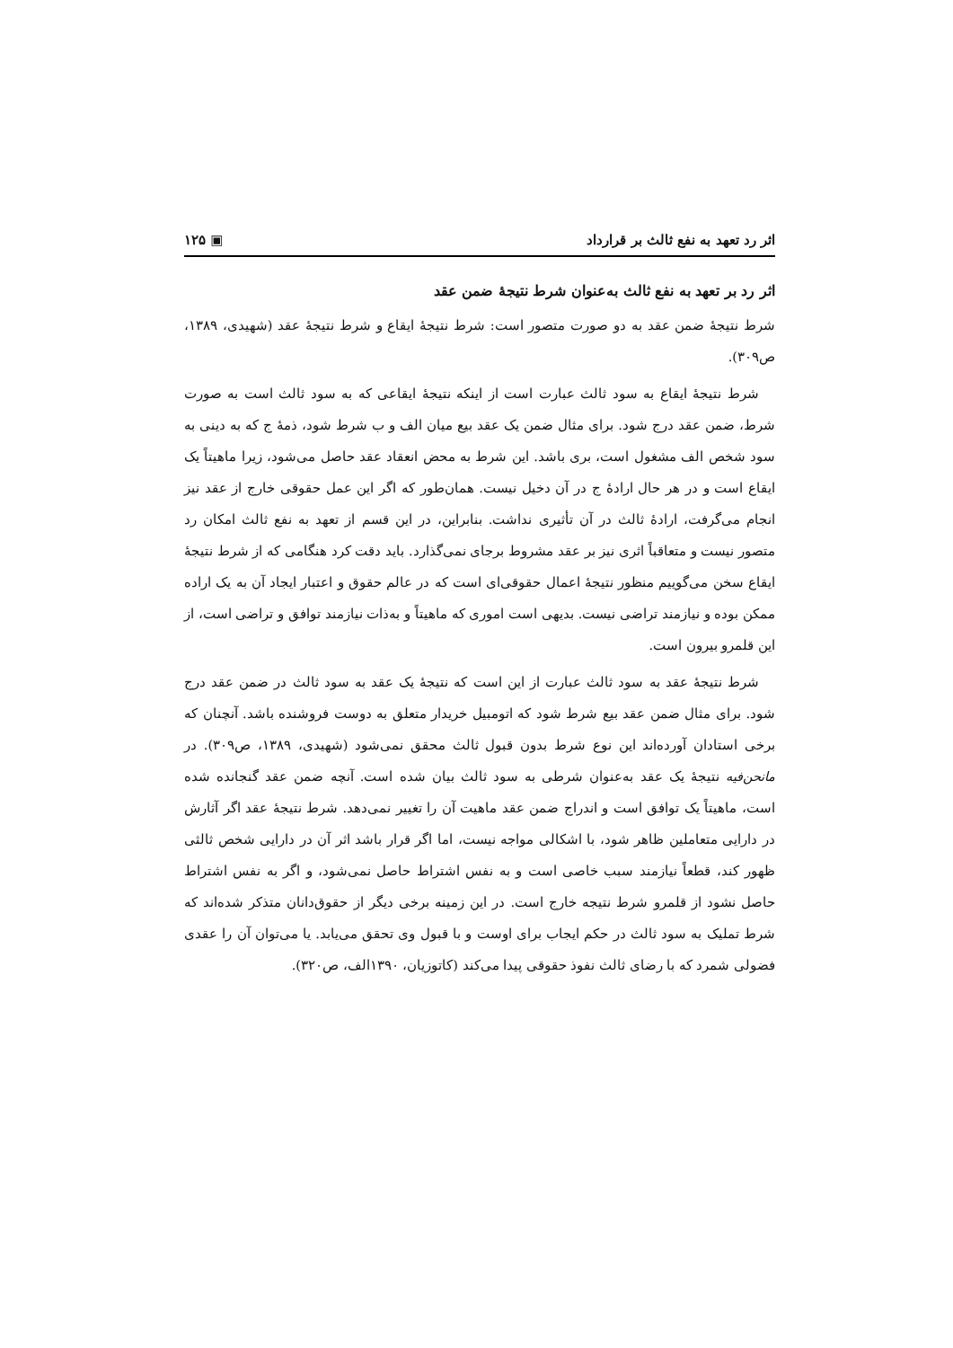اثر رد تعهد به نفع ثالث بر قرارداد ▣ ۱۲۵
اثر رد بر تعهد به نفع ثالث به‌عنوان شرط نتیجهٔ ضمن عقد
شرط نتیجهٔ ضمن عقد به دو صورت متصور است: شرط نتیجهٔ ایقاع و شرط نتیجهٔ عقد (شهیدی، ۱۳۸۹، ص۳۰۹).
شرط نتیجهٔ ایقاع به سود ثالث عبارت است از اینکه نتیجهٔ ایقاعی که به سود ثالث است به صورت شرط، ضمن عقد درج شود. برای مثال ضمن یک عقد بیع میان الف و ب شرط شود، ذمهٔ ج که به دینی به سود شخص الف مشغول است، بری باشد. این شرط به محض انعقاد عقد حاصل می‌شود، زیرا ماهیتاً یک ایقاع است و در هر حال ارادهٔ ج در آن دخیل نیست. همان‌طور که اگر این عمل حقوقی خارج از عقد نیز انجام می‌گرفت، ارادهٔ ثالث در آن تأثیری نداشت. بنابراین، در این قسم از تعهد به نفع ثالث امکان رد متصور نیست و متعاقباً اثری نیز بر عقد مشروط برجای نمی‌گذارد. باید دقت کرد هنگامی که از شرط نتیجهٔ ایقاع سخن می‌گوییم منظور نتیجهٔ اعمال حقوقی‌ای است که در عالم حقوق و اعتبار ایجاد آن به یک اراده ممکن بوده و نیازمند تراضی نیست. بدیهی است اموری که ماهیتاً و به‌ذات نیازمند توافق و تراضی است، از این قلمرو بیرون است.
شرط نتیجهٔ عقد به سود ثالث عبارت از این است که نتیجهٔ یک عقد به سود ثالث در ضمن عقد درج شود. برای مثال ضمن عقد بیع شرط شود که اتومبیل خریدار متعلق به دوست فروشنده باشد. آنچنان که برخی استادان آورده‌اند این نوع شرط بدون قبول ثالث محقق نمی‌شود (شهیدی، ۱۳۸۹، ص۳۰۹). در مانحن‌فیه نتیجهٔ یک عقد به‌عنوان شرطی به سود ثالث بیان شده است. آنچه ضمن عقد گنجانده شده است، ماهیتاً یک توافق است و اندراج ضمن عقد ماهیت آن را تغییر نمی‌دهد. شرط نتیجهٔ عقد اگر آثارش در دارایی متعاملین ظاهر شود، با اشکالی مواجه نیست، اما اگر قرار باشد اثر آن در دارایی شخص ثالثی ظهور کند، قطعاً نیازمند سبب خاصی است و به نفس اشتراط حاصل نمی‌شود، و اگر به نفس اشتراط حاصل نشود از قلمرو شرط نتیجه خارج است. در این زمینه برخی دیگر از حقوق‌دانان متذکر شده‌اند که شرط تملیک به سود ثالث در حکم ایجاب برای اوست و با قبول وی تحقق می‌یابد. یا می‌توان آن را عقدی فضولی شمرد که با رضای ثالث نفوذ حقوقی پیدا می‌کند (کاتوزیان، ۱۳۹۰الف، ص۳۲۰).